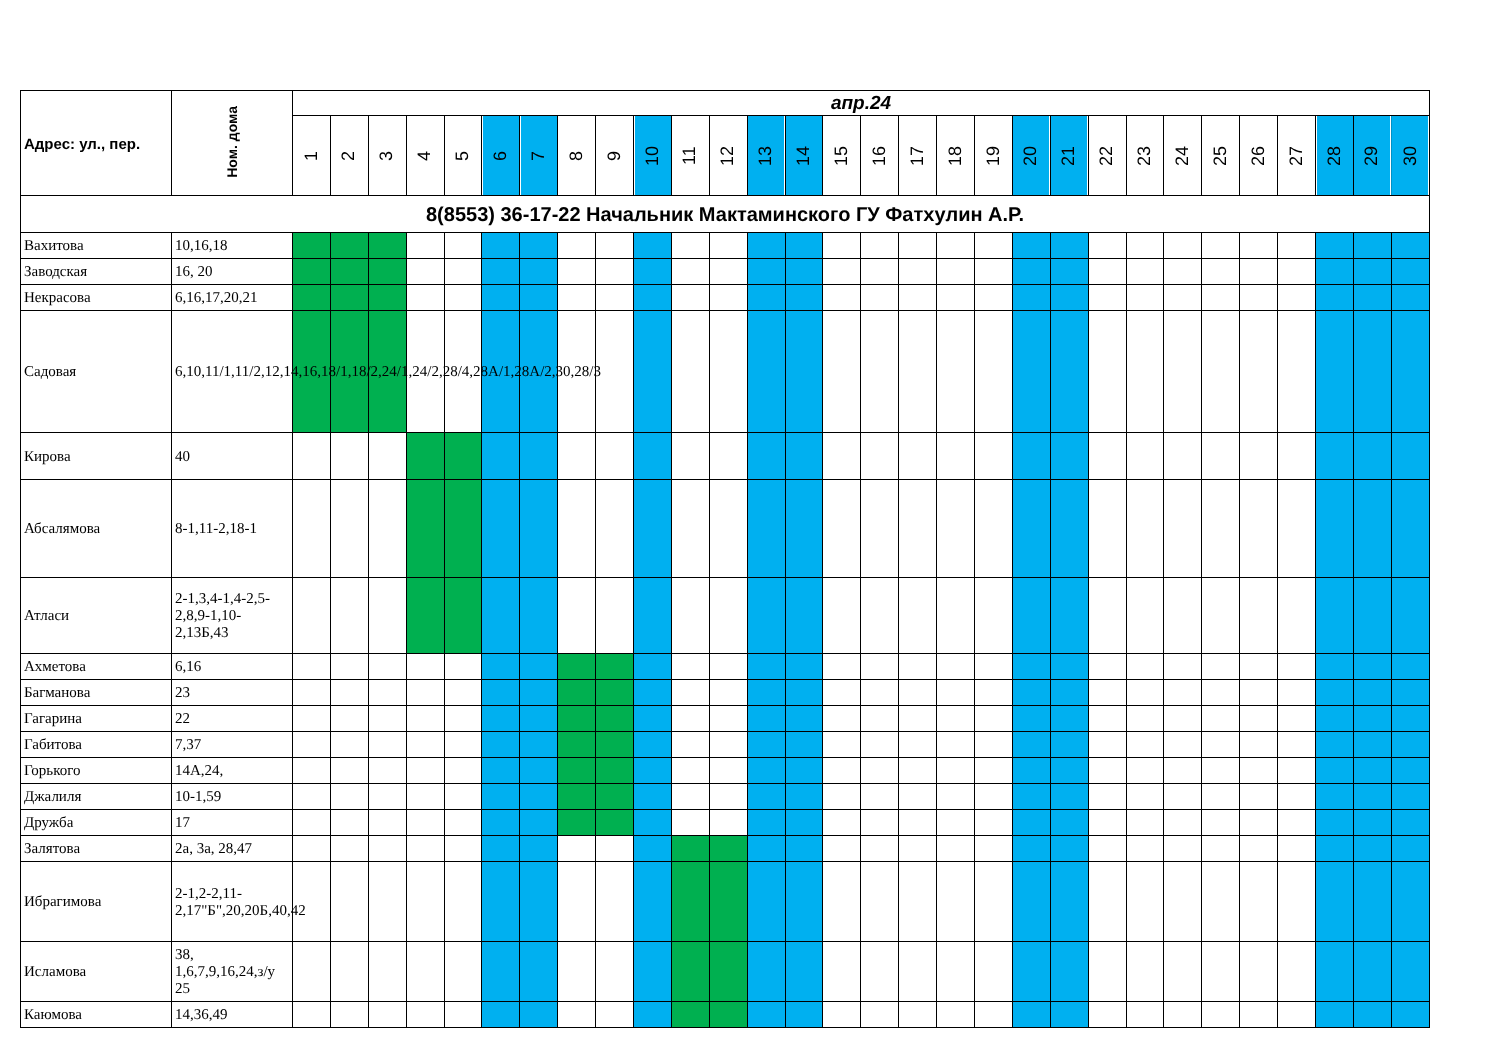| Адрес: ул., пер. | Ном. дома | апр.24 | | | | | | | | | | | | | | | | | | | | | | | | | | | | | |
| --- | --- | --- | --- | --- | --- | --- | --- | --- | --- | --- | --- | --- | --- | --- | --- | --- | --- | --- | --- | --- | --- | --- | --- | --- | --- | --- | --- | --- | --- | --- | --- |
| | | 1 | 2 | 3 | 4 | 5 | 6 | 7 | 8 | 9 | 10 | 11 | 12 | 13 | 14 | 15 | 16 | 17 | 18 | 19 | 20 | 21 | 22 | 23 | 24 | 25 | 26 | 27 | 28 | 29 | 30 |
| 8(8553) 36-17-22 Начальник Мактаминского ГУ Фатхулин А.Р. | | | | | | | | | | | | | | | | | | | | | | | | | | | | | | | |
| Вахитова | 10,16,18 | | | | | | | | | | | | | | | | | | | | | | | | | | | | | | |
| Заводская | 16, 20 | | | | | | | | | | | | | | | | | | | | | | | | | | | | | | |
| Некрасова | 6,16,17,20,21 | | | | | | | | | | | | | | | | | | | | | | | | | | | | | | |
| Садовая | 6,10,11/1,11/2,12,14,16,18/1,18/2,24/1,24/2,28/4,28А/1,28А/2,30,28/3 | | | | | | | | | | | | | | | | | | | | | | | | | | | | | | |
| Кирова | 40 | | | | | | | | | | | | | | | | | | | | | | | | | | | | | | |
| Абсалямова | 8-1,11-2,18-1 | | | | | | | | | | | | | | | | | | | | | | | | | | | | | | |
| Атласи | 2-1,3,4-1,4-2,5-2,8,9-1,10-2,13Б,43 | | | | | | | | | | | | | | | | | | | | | | | | | | | | | | |
| Ахметова | 6,16 | | | | | | | | | | | | | | | | | | | | | | | | | | | | | | |
| Багманова | 23 | | | | | | | | | | | | | | | | | | | | | | | | | | | | | | |
| Гагарина | 22 | | | | | | | | | | | | | | | | | | | | | | | | | | | | | | |
| Габитова | 7,37 | | | | | | | | | | | | | | | | | | | | | | | | | | | | | | |
| Горького | 14А,24, | | | | | | | | | | | | | | | | | | | | | | | | | | | | | | |
| Джалиля | 10-1,59 | | | | | | | | | | | | | | | | | | | | | | | | | | | | | | |
| Дружба | 17 | | | | | | | | | | | | | | | | | | | | | | | | | | | | | | |
| Залятова | 2а, 3а, 28,47 | | | | | | | | | | | | | | | | | | | | | | | | | | | | | | |
| Ибрагимова | 2-1,2-2,11-2,17"Б",20,20Б,40,42 | | | | | | | | | | | | | | | | | | | | | | | | | | | | | | |
| Исламова | 38, 1,6,7,9,16,24,з/у 25 | | | | | | | | | | | | | | | | | | | | | | | | | | | | | | |
| Каюмова | 14,36,49 | | | | | | | | | | | | | | | | | | | | | | | | | | | | | | |